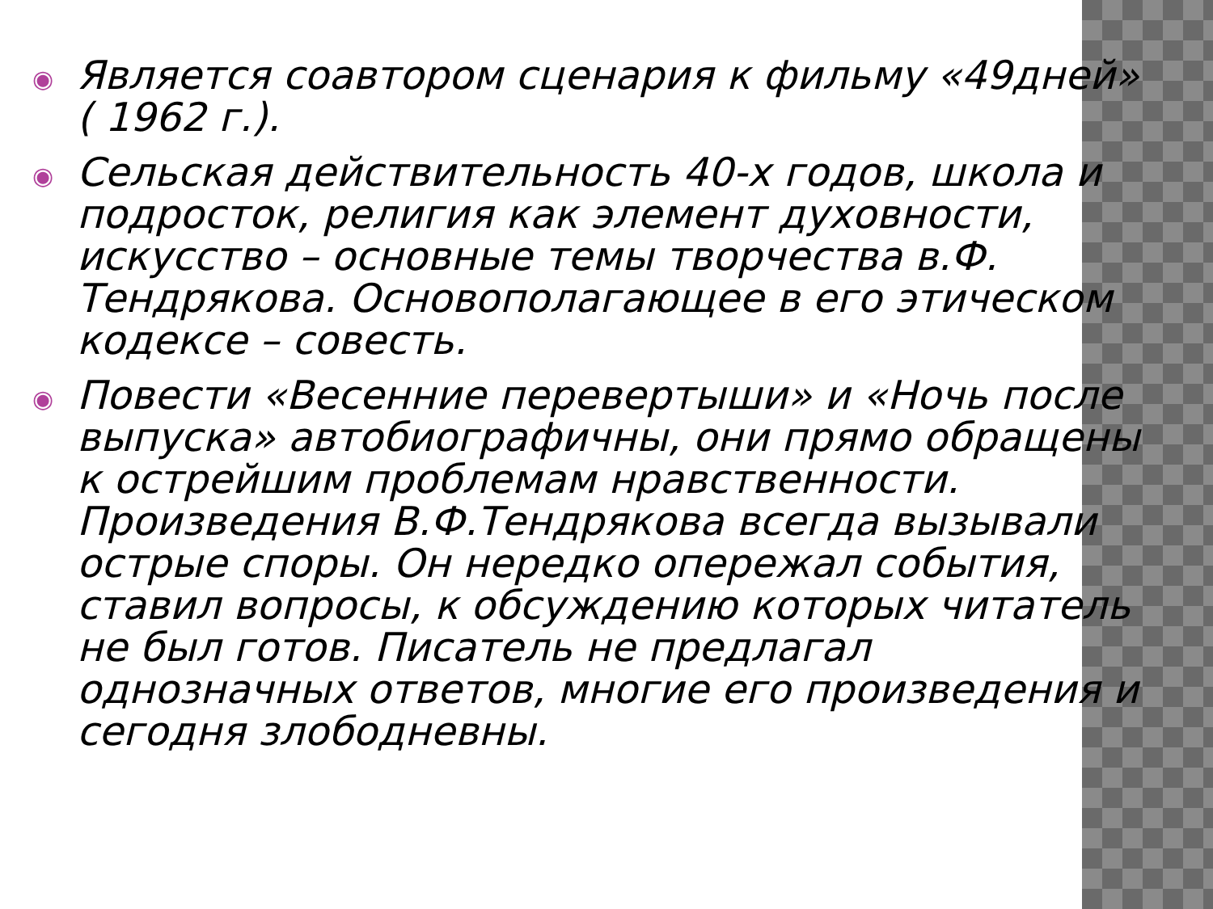◉ Является соавтором сценария к фильму «49дней» ( 1962 г.).
◉ Сельская действительность 40-х годов, школа и подросток, религия как элемент духовности, искусство – основные темы творчества в.Ф. Тендрякова. Основополагающее в его этическом кодексе – совесть.
◉ Повести «Весенние перевертыши» и «Ночь после выпуска» автобиографичны, они прямо обращены к острейшим проблемам нравственности. Произведения В.Ф.Тендрякова всегда вызывали острые споры. Он нередко опережал события, ставил вопросы, к обсуждению которых читатель не был готов. Писатель не предлагал однозначных ответов, многие его произведения и сегодня злободневны.